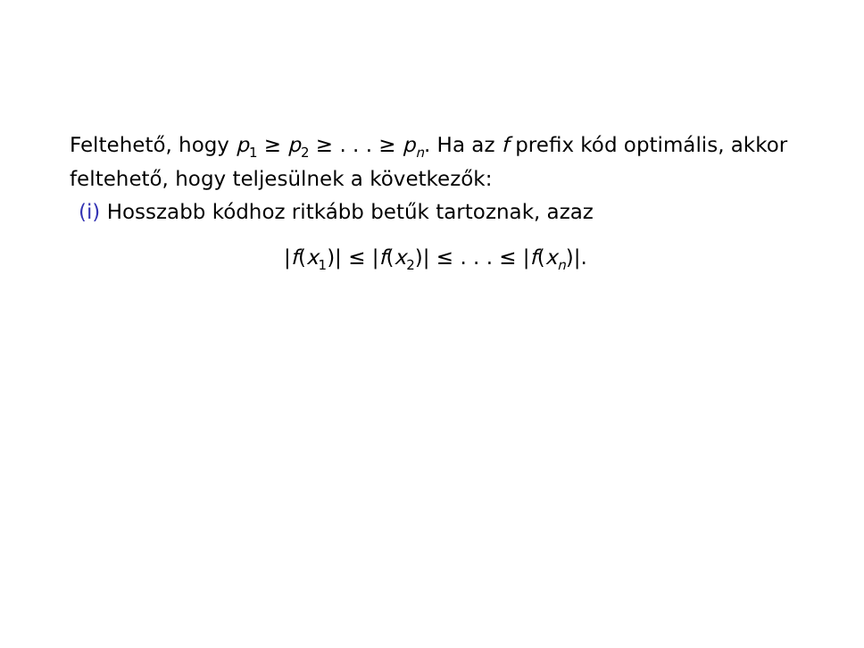Feltehető, hogy p<sub>1</sub> ≥ p<sub>2</sub> ≥ . . . ≥ p<sub>n</sub>. Ha az f prefix kód optimális, akkor feltehető, hogy teljesülnek a következők:
(i) Hosszabb kódhoz ritkább betűk tartoznak, azaz
|f(x<sub>1</sub>)| ≤ |f(x<sub>2</sub>)| ≤ . . . ≤ |f(x<sub>n</sub>)|.